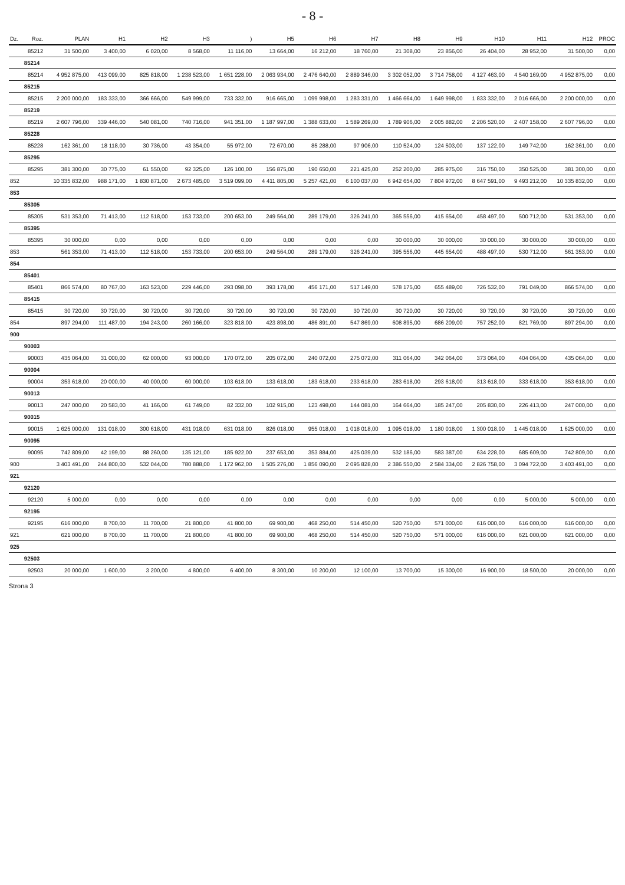- 8 -
| Dz. | Roz. | PLAN | H1 | H2 | H3 | ) | H5 | H6 | H7 | H8 | H9 | H10 | H11 | H12 | PROC |
| --- | --- | --- | --- | --- | --- | --- | --- | --- | --- | --- | --- | --- | --- | --- | --- |
| | 85212 | 31 500,00 | 3 400,00 | 6 020,00 | 8 568,00 | 11 116,00 | 13 664,00 | 16 212,00 | 18 760,00 | 21 308,00 | 23 856,00 | 26 404,00 | 28 952,00 | 31 500,00 | 0,00 |
| | 85214 | | | | | | | | | | | | | | |
| | 85214 | 4 952 875,00 | 413 099,00 | 825 818,00 | 1 238 523,00 | 1 651 228,00 | 2 063 934,00 | 2 476 640,00 | 2 889 346,00 | 3 302 052,00 | 3 714 758,00 | 4 127 463,00 | 4 540 169,00 | 4 952 875,00 | 0,00 |
| | 85215 | | | | | | | | | | | | | | |
| | 85215 | 2 200 000,00 | 183 333,00 | 366 666,00 | 549 999,00 | 733 332,00 | 916 665,00 | 1 099 998,00 | 1 283 331,00 | 1 466 664,00 | 1 649 998,00 | 1 833 332,00 | 2 016 666,00 | 2 200 000,00 | 0,00 |
| | 85219 | | | | | | | | | | | | | | |
| | 85219 | 2 607 796,00 | 339 446,00 | 540 081,00 | 740 716,00 | 941 351,00 | 1 187 997,00 | 1 388 633,00 | 1 589 269,00 | 1 789 906,00 | 2 005 882,00 | 2 206 520,00 | 2 407 158,00 | 2 607 796,00 | 0,00 |
| | 85228 | | | | | | | | | | | | | | |
| | 85228 | 162 361,00 | 18 118,00 | 30 736,00 | 43 354,00 | 55 972,00 | 72 670,00 | 85 288,00 | 97 906,00 | 110 524,00 | 124 503,00 | 137 122,00 | 149 742,00 | 162 361,00 | 0,00 |
| | 85295 | | | | | | | | | | | | | | |
| | 85295 | 381 300,00 | 30 775,00 | 61 550,00 | 92 325,00 | 126 100,00 | 156 875,00 | 190 650,00 | 221 425,00 | 252 200,00 | 285 975,00 | 316 750,00 | 350 525,00 | 381 300,00 | 0,00 |
| 852 | | 10 335 832,00 | 988 171,00 | 1 830 871,00 | 2 673 485,00 | 3 519 099,00 | 4 411 805,00 | 5 257 421,00 | 6 100 037,00 | 6 942 654,00 | 7 804 972,00 | 8 647 591,00 | 9 493 212,00 | 10 335 832,00 | 0,00 |
| 853 | | | | | | | | | | | | | | | |
| | 85305 | | | | | | | | | | | | | | |
| | 85305 | 531 353,00 | 71 413,00 | 112 518,00 | 153 733,00 | 200 653,00 | 249 564,00 | 289 179,00 | 326 241,00 | 365 556,00 | 415 654,00 | 458 497,00 | 500 712,00 | 531 353,00 | 0,00 |
| | 85395 | | | | | | | | | | | | | | |
| | 85395 | 30 000,00 | 0,00 | 0,00 | 0,00 | 0,00 | 0,00 | 0,00 | 0,00 | 30 000,00 | 30 000,00 | 30 000,00 | 30 000,00 | 30 000,00 | 0,00 |
| 853 | | 561 353,00 | 71 413,00 | 112 518,00 | 153 733,00 | 200 653,00 | 249 564,00 | 289 179,00 | 326 241,00 | 395 556,00 | 445 654,00 | 488 497,00 | 530 712,00 | 561 353,00 | 0,00 |
| 854 | | | | | | | | | | | | | | | |
| | 85401 | | | | | | | | | | | | | | |
| | 85401 | 866 574,00 | 80 767,00 | 163 523,00 | 229 446,00 | 293 098,00 | 393 178,00 | 456 171,00 | 517 149,00 | 578 175,00 | 655 489,00 | 726 532,00 | 791 049,00 | 866 574,00 | 0,00 |
| | 85415 | | | | | | | | | | | | | | |
| | 85415 | 30 720,00 | 30 720,00 | 30 720,00 | 30 720,00 | 30 720,00 | 30 720,00 | 30 720,00 | 30 720,00 | 30 720,00 | 30 720,00 | 30 720,00 | 30 720,00 | 30 720,00 | 0,00 |
| 854 | | 897 294,00 | 111 487,00 | 194 243,00 | 260 166,00 | 323 818,00 | 423 898,00 | 486 891,00 | 547 869,00 | 608 895,00 | 686 209,00 | 757 252,00 | 821 769,00 | 897 294,00 | 0,00 |
| 900 | | | | | | | | | | | | | | | |
| | 90003 | | | | | | | | | | | | | | |
| | 90003 | 435 064,00 | 31 000,00 | 62 000,00 | 93 000,00 | 170 072,00 | 205 072,00 | 240 072,00 | 275 072,00 | 311 064,00 | 342 064,00 | 373 064,00 | 404 064,00 | 435 064,00 | 0,00 |
| | 90004 | | | | | | | | | | | | | | |
| | 90004 | 353 618,00 | 20 000,00 | 40 000,00 | 60 000,00 | 103 618,00 | 133 618,00 | 183 618,00 | 233 618,00 | 283 618,00 | 293 618,00 | 313 618,00 | 333 618,00 | 353 618,00 | 0,00 |
| | 90013 | | | | | | | | | | | | | | |
| | 90013 | 247 000,00 | 20 583,00 | 41 166,00 | 61 749,00 | 82 332,00 | 102 915,00 | 123 498,00 | 144 081,00 | 164 664,00 | 185 247,00 | 205 830,00 | 226 413,00 | 247 000,00 | 0,00 |
| | 90015 | | | | | | | | | | | | | | |
| | 90015 | 1 625 000,00 | 131 018,00 | 300 618,00 | 431 018,00 | 631 018,00 | 826 018,00 | 955 018,00 | 1 018 018,00 | 1 095 018,00 | 1 180 018,00 | 1 300 018,00 | 1 445 018,00 | 1 625 000,00 | 0,00 |
| | 90095 | | | | | | | | | | | | | | |
| | 90095 | 742 809,00 | 42 199,00 | 88 260,00 | 135 121,00 | 185 922,00 | 237 653,00 | 353 884,00 | 425 039,00 | 532 186,00 | 583 387,00 | 634 228,00 | 685 609,00 | 742 809,00 | 0,00 |
| 900 | | 3 403 491,00 | 244 800,00 | 532 044,00 | 780 888,00 | 1 172 962,00 | 1 505 276,00 | 1 856 090,00 | 2 095 828,00 | 2 386 550,00 | 2 584 334,00 | 2 826 758,00 | 3 094 722,00 | 3 403 491,00 | 0,00 |
| 921 | | | | | | | | | | | | | | | |
| | 92120 | | | | | | | | | | | | | | |
| | 92120 | 5 000,00 | 0,00 | 0,00 | 0,00 | 0,00 | 0,00 | 0,00 | 0,00 | 0,00 | 0,00 | 0,00 | 5 000,00 | 5 000,00 | 0,00 |
| | 92195 | | | | | | | | | | | | | | |
| | 92195 | 616 000,00 | 8 700,00 | 11 700,00 | 21 800,00 | 41 800,00 | 69 900,00 | 468 250,00 | 514 450,00 | 520 750,00 | 571 000,00 | 616 000,00 | 616 000,00 | 616 000,00 | 0,00 |
| 921 | | 621 000,00 | 8 700,00 | 11 700,00 | 21 800,00 | 41 800,00 | 69 900,00 | 468 250,00 | 514 450,00 | 520 750,00 | 571 000,00 | 616 000,00 | 621 000,00 | 621 000,00 | 0,00 |
| 925 | | | | | | | | | | | | | | | |
| | 92503 | | | | | | | | | | | | | | |
| | 92503 | 20 000,00 | 1 600,00 | 3 200,00 | 4 800,00 | 6 400,00 | 8 300,00 | 10 200,00 | 12 100,00 | 13 700,00 | 15 300,00 | 16 900,00 | 18 500,00 | 20 000,00 | 0,00 |
Strona 3